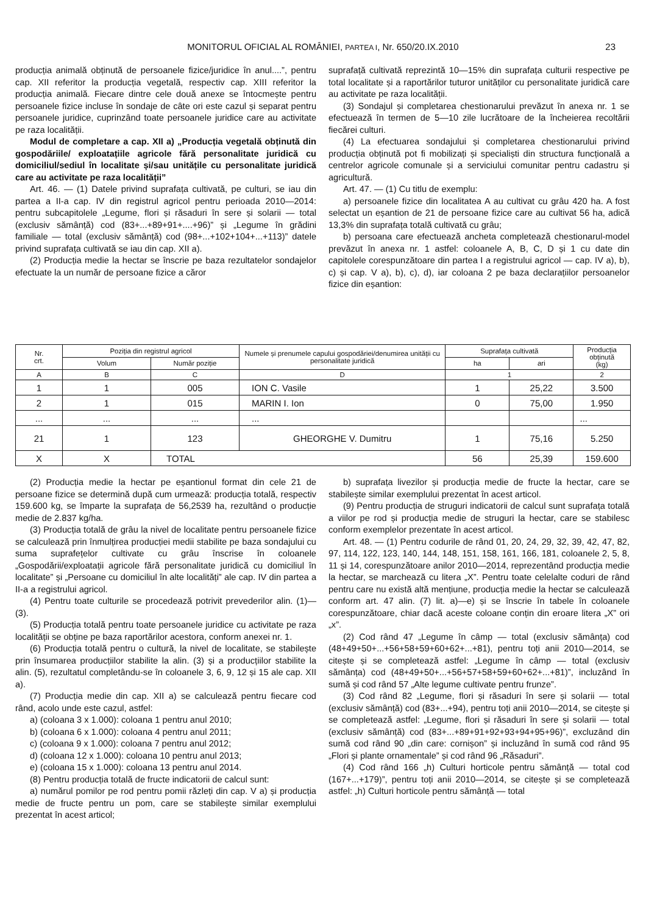MONITORUL OFICIAL AL ROMÂNIEI, PARTEA I, Nr. 650/20.IX.2010
23
producția animală obținută de persoanele fizice/juridice în anul....”, pentru cap. XII referitor la producția vegetală, respectiv cap. XIII referitor la producția animală. Fiecare dintre cele două anexe se întocmește pentru persoanele fizice incluse în sondaje de câte ori este cazul și separat pentru persoanele juridice, cuprinzând toate persoanele juridice care au activitate pe raza localității.
Modul de completare a cap. XII a) „Producția vegetală obținută din gospodăriile/ exploatațiile agricole fără personalitate juridică cu domiciliul/sediul în localitate și/sau unitățile cu personalitate juridică care au activitate pe raza localității”
Art. 46. — (1) Datele privind suprafața cultivată, pe culturi, se iau din partea a II-a cap. IV din registrul agricol pentru perioada 2010—2014: pentru subcapitolele „Legume, flori și răsaduri în sere și solarii — total (exclusiv sămânță) cod (83+...+89+91+....+96)” și „Legume în grădini familiale — total (exclusiv sămânță) cod (98+...+102+104+...+113)” datele privind suprafața cultivată se iau din cap. XII a).
(2) Producția medie la hectar se înscrie pe baza rezultatelor sondajelor efectuate la un număr de persoane fizice a căror
suprafață cultivată reprezintă 10—15% din suprafața culturii respective pe total localitate și a raportărilor tuturor unităților cu personalitate juridică care au activitate pe raza localității.
(3) Sondajul și completarea chestionarului prevăzut în anexa nr. 1 se efectuează în termen de 5—10 zile lucrătoare de la încheierea recoltării fiecărei culturi.
(4) La efectuarea sondajului și completarea chestionarului privind producția obținută pot fi mobilizați și specialiști din structura funcțională a centrelor agricole comunale și a serviciului comunitar pentru cadastru și agricultură.
Art. 47. — (1) Cu titlu de exemplu:
a) persoanele fizice din localitatea A au cultivat cu grâu 420 ha. A fost selectat un eșantion de 21 de persoane fizice care au cultivat 56 ha, adică 13,3% din suprafața totală cultivată cu grâu;
b) persoana care efectuează ancheta completează chestionarul-model prevăzut în anexa nr. 1 astfel: coloanele A, B, C, D și 1 cu date din capitolele corespunzătoare din partea I a registrului agricol — cap. IV a), b), c) și cap. V a), b), c), d), iar coloana 2 pe baza declarațiilor persoanelor fizice din eșantion:
| Nr. crt. | Poziția din registrul agricol | | Numele și prenumele capului gospodăriei/denumirea unității cu personalitate juridică | Suprafața cultivată | | Producția obținută (kg) |
| --- | --- | --- | --- | --- | --- | --- |
| | Volum | Număr poziție | | ha | ari | |
| A | B | C | D | 1 | | 2 |
| 1 | 1 | 005 | ION C. Vasile | 1 | 25,22 | 3.500 |
| 2 | 1 | 015 | MARIN I. Ion | 0 | 75,00 | 1.950 |
| ... | ... | ... | ... | | | ... |
| 21 | 1 | 123 | GHEORGHE V. Dumitru | 1 | 75,16 | 5.250 |
| X | X | TOTAL | | 56 | 25,39 | 159.600 |
(2) Producția medie la hectar pe eșantionul format din cele 21 de persoane fizice se determină după cum urmează: producția totală, respectiv 159.600 kg, se împarte la suprafața de 56,2539 ha, rezultând o producție medie de 2.837 kg/ha.
(3) Producția totală de grâu la nivel de localitate pentru persoanele fizice se calculează prin înmulțirea producției medii stabilite pe baza sondajului cu suma suprafețelor cultivate cu grâu înscrise în coloanele „Gospodării/exploatații agricole fără personalitate juridică cu domiciliul în localitate” și „Persoane cu domiciliul în alte localități” ale cap. IV din partea a II-a a registrului agricol.
(4) Pentru toate culturile se procedează potrivit prevederilor alin. (1)—(3).
(5) Producția totală pentru toate persoanele juridice cu activitate pe raza localității se obține pe baza raportărilor acestora, conform anexei nr. 1.
(6) Producția totală pentru o cultură, la nivel de localitate, se stabilește prin însumarea producțiilor stabilite la alin. (3) și a producțiilor stabilite la alin. (5), rezultatul completându-se în coloanele 3, 6, 9, 12 și 15 ale cap. XII a).
(7) Producția medie din cap. XII a) se calculează pentru fiecare cod rând, acolo unde este cazul, astfel:
a) (coloana 3 x 1.000): coloana 1 pentru anul 2010;
b) (coloana 6 x 1.000): coloana 4 pentru anul 2011;
c) (coloana 9 x 1.000): coloana 7 pentru anul 2012;
d) (coloana 12 x 1.000): coloana 10 pentru anul 2013;
e) (coloana 15 x 1.000): coloana 13 pentru anul 2014.
(8) Pentru producția totală de fructe indicatorii de calcul sunt:
a) numărul pomilor pe rod pentru pomii răzleți din cap. V a) și producția medie de fructe pentru un pom, care se stabilește similar exemplului prezentat în acest articol;
b) suprafața livezilor și producția medie de fructe la hectar, care se stabilește similar exemplului prezentat în acest articol.
(9) Pentru producția de struguri indicatorii de calcul sunt suprafața totală a viilor pe rod și producția medie de struguri la hectar, care se stabilesc conform exemplelor prezentate în acest articol.
Art. 48. — (1) Pentru codurile de rând 01, 20, 24, 29, 32, 39, 42, 47, 82, 97, 114, 122, 123, 140, 144, 148, 151, 158, 161, 166, 181, coloanele 2, 5, 8, 11 și 14, corespunzătoare anilor 2010—2014, reprezentând producția medie la hectar, se marchează cu litera „X”. Pentru toate celelalte coduri de rând pentru care nu există altă mențiune, producția medie la hectar se calculează conform art. 47 alin. (7) lit. a)—e) și se înscrie în tabele în coloanele corespunzătoare, chiar dacă aceste coloane conțin din eroare litera „X” ori „x”.
(2) Cod rând 47 „Legume în câmp — total (exclusiv sămânța) cod (48+49+50+...+56+58+59+60+62+...+81), pentru toți anii 2010—2014, se citește și se completează astfel: „Legume în câmp — total (exclusiv sămânța) cod (48+49+50+...+56+57+58+59+60+62+...+81)”, incluzând în sumă și cod rând 57 „Alte legume cultivate pentru frunze”.
(3) Cod rând 82 „Legume, flori și răsaduri în sere și solarii — total (exclusiv sămânță) cod (83+...+94), pentru toți anii 2010—2014, se citește și se completează astfel: „Legume, flori și răsaduri în sere și solarii — total (exclusiv sămânță) cod (83+...+89+91+92+93+94+95+96)”, excluzând din sumă cod rând 90 „din care: cornișon” și incluzând în sumă cod rând 95 „Flori și plante ornamentale” și cod rând 96 „Răsaduri”.
(4) Cod rând 166 „h) Culturi horticole pentru sămânță — total cod (167+...+179)”, pentru toți anii 2010—2014, se citește și se completează astfel: „h) Culturi horticole pentru sămânță — total